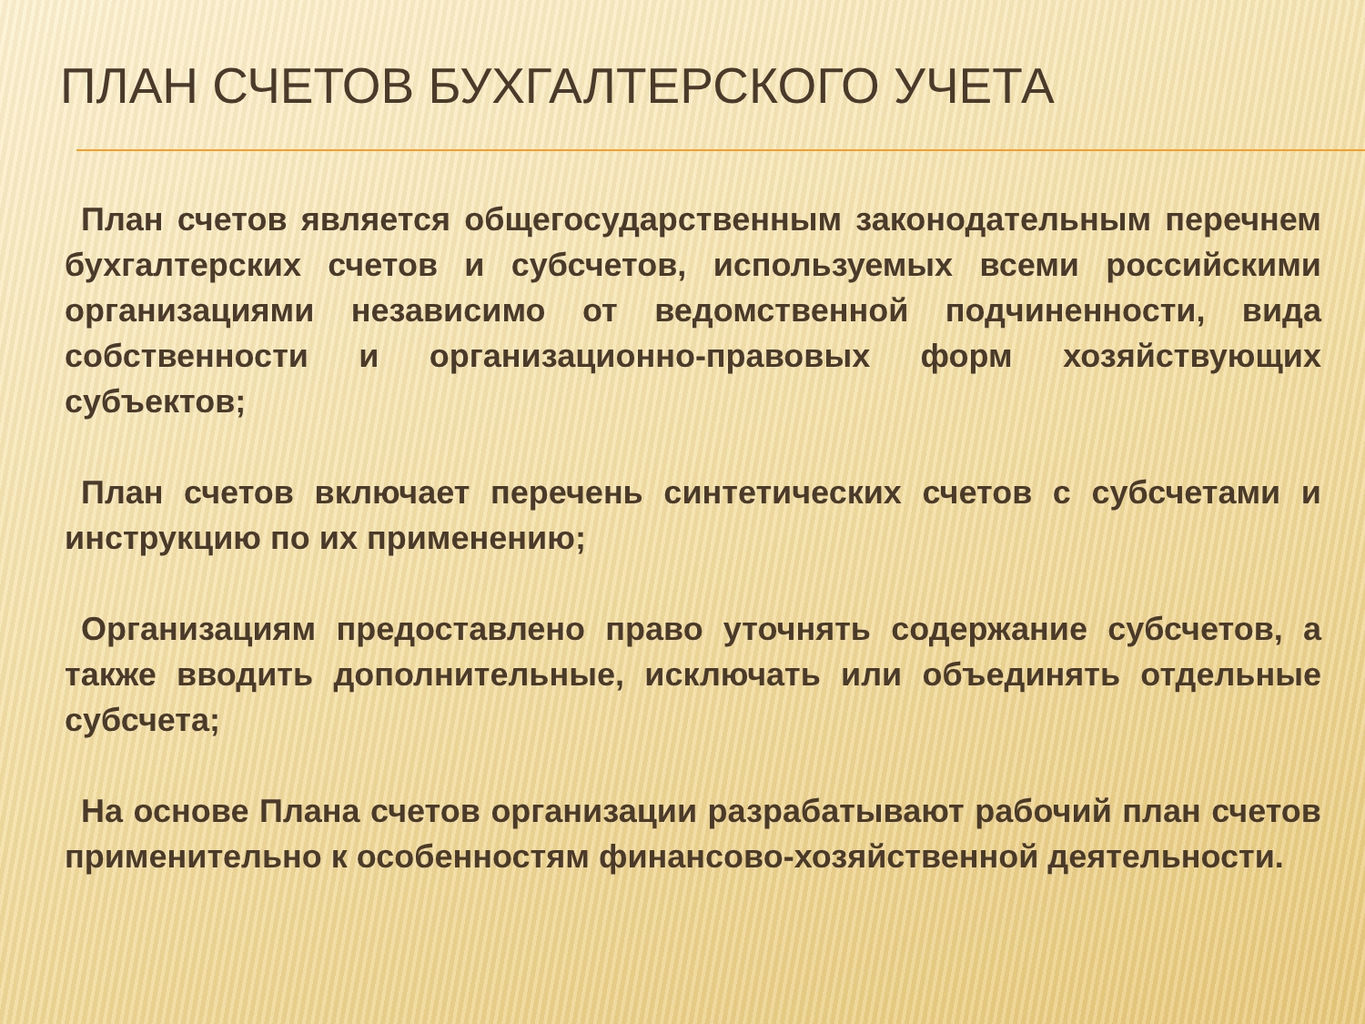ПЛАН СЧЕТОВ БУХГАЛТЕРСКОГО УЧЕТА
План счетов является общегосударственным законодательным перечнем бухгалтерских счетов и субсчетов, используемых всеми российскими организациями независимо от ведомственной подчиненности, вида собственности и организационно-правовых форм хозяйствующих субъектов;
План счетов включает перечень синтетических счетов с субсчетами и инструкцию по их применению;
Организациям предоставлено право уточнять содержание субсчетов, а также вводить дополнительные, исключать или объединять отдельные субсчета;
На основе Плана счетов организации разрабатывают рабочий план счетов применительно к особенностям финансово-хозяйственной деятельности.